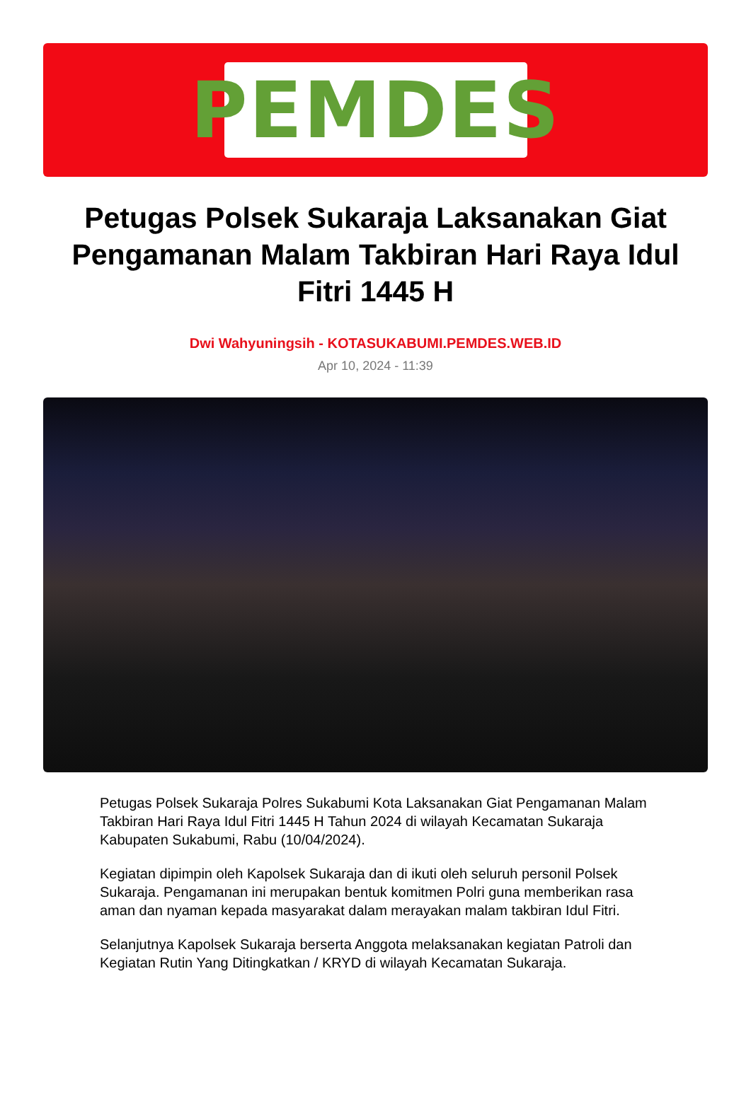PEMDES
Petugas Polsek Sukaraja Laksanakan Giat Pengamanan Malam Takbiran Hari Raya Idul Fitri 1445 H
Dwi Wahyuningsih - KOTASUKABUMI.PEMDES.WEB.ID
Apr 10, 2024 - 11:39
Petugas Polsek Sukaraja Polres Sukabumi Kota Laksanakan Giat Pengamanan Malam Takbiran Hari Raya Idul Fitri 1445 H Tahun 2024 di wilayah Kecamatan Sukaraja Kabupaten Sukabumi, Rabu (10/04/2024).
Kegiatan dipimpin oleh Kapolsek Sukaraja dan di ikuti oleh seluruh personil Polsek Sukaraja. Pengamanan ini merupakan bentuk komitmen Polri guna memberikan rasa aman dan nyaman kepada masyarakat dalam merayakan malam takbiran Idul Fitri.
Selanjutnya Kapolsek Sukaraja berserta Anggota melaksanakan kegiatan Patroli dan Kegiatan Rutin Yang Ditingkatkan / KRYD di wilayah Kecamatan Sukaraja.